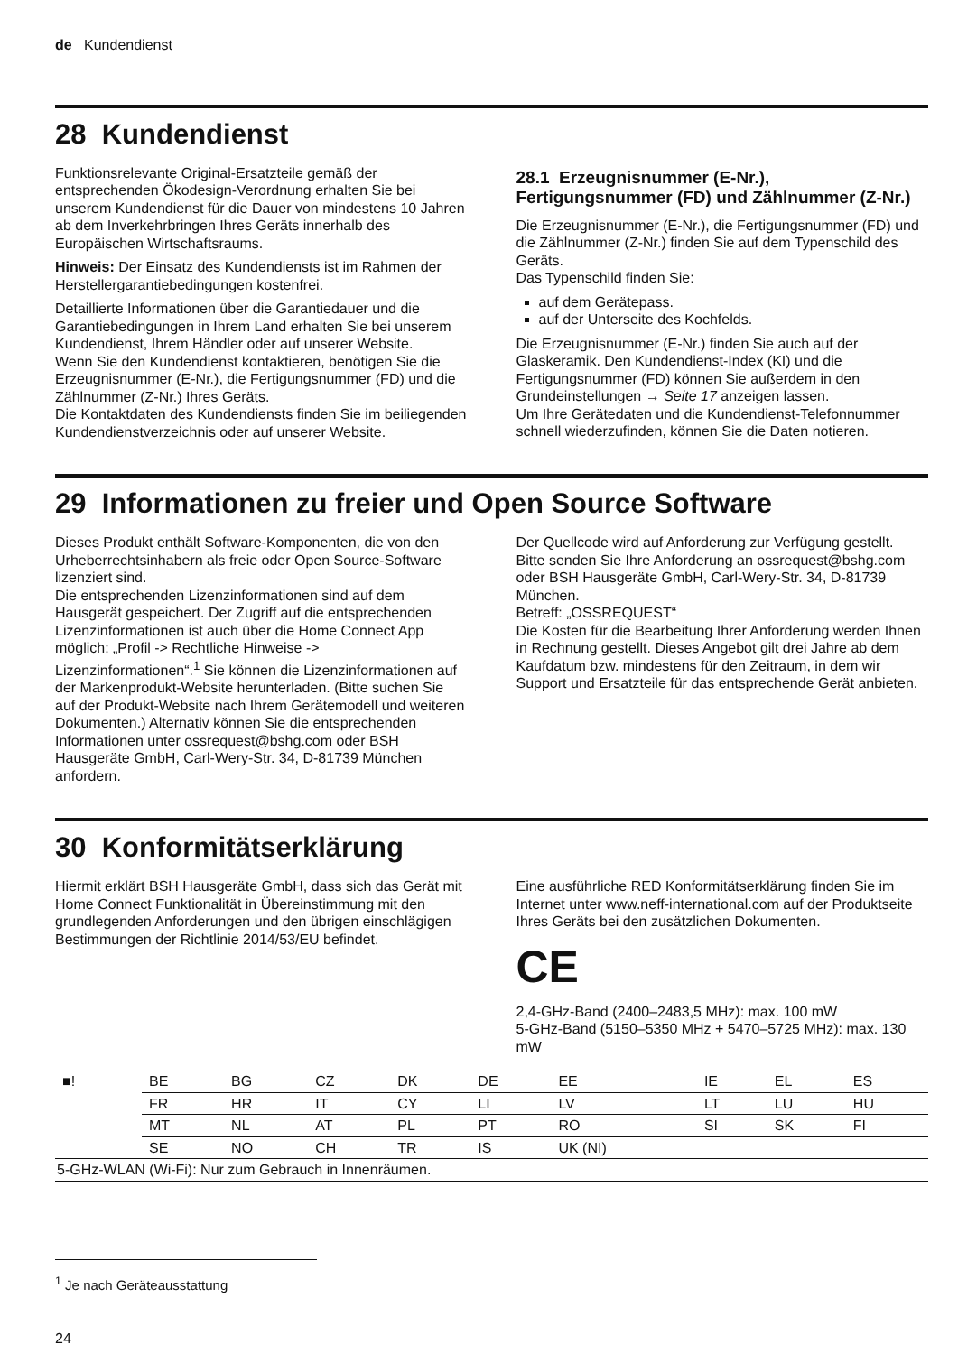de Kundendienst
28 Kundendienst
Funktionsrelevante Original-Ersatzteile gemäß der entsprechenden Ökodesign-Verordnung erhalten Sie bei unserem Kundendienst für die Dauer von mindestens 10 Jahren ab dem Inverkehrbringen Ihres Geräts innerhalb des Europäischen Wirtschaftsraums.
Hinweis: Der Einsatz des Kundendiensts ist im Rahmen der Herstellergarantiebedingungen kostenfrei.
Detaillierte Informationen über die Garantiedauer und die Garantiebedingungen in Ihrem Land erhalten Sie bei unserem Kundendienst, Ihrem Händler oder auf unserer Website.
Wenn Sie den Kundendienst kontaktieren, benötigen Sie die Erzeugnisnummer (E-Nr.), die Fertigungsnummer (FD) und die Zählnummer (Z-Nr.) Ihres Geräts.
Die Kontaktdaten des Kundendiensts finden Sie im beiliegenden Kundendienstverzeichnis oder auf unserer Website.
28.1 Erzeugnisnummer (E-Nr.), Fertigungsnummer (FD) und Zählnummer (Z-Nr.)
Die Erzeugnisnummer (E-Nr.), die Fertigungsnummer (FD) und die Zählnummer (Z-Nr.) finden Sie auf dem Typenschild des Geräts.
Das Typenschild finden Sie:
auf dem Gerätepass.
auf der Unterseite des Kochfelds.
Die Erzeugnisnummer (E-Nr.) finden Sie auch auf der Glaskeramik. Den Kundendienst-Index (KI) und die Fertigungsnummer (FD) können Sie außerdem in den Grundeinstellungen → Seite 17 anzeigen lassen.
Um Ihre Gerätedaten und die Kundendienst-Telefonnummer schnell wiederzufinden, können Sie die Daten notieren.
29 Informationen zu freier und Open Source Software
Dieses Produkt enthält Software-Komponenten, die von den Urheberrechtsinhabern als freie oder Open Source-Software lizenziert sind.
Die entsprechenden Lizenzinformationen sind auf dem Hausgerät gespeichert. Der Zugriff auf die entsprechenden Lizenzinformationen ist auch über die Home Connect App möglich: „Profil -> Rechtliche Hinweise -> Lizenzinformationen“.<sup>1</sup> Sie können die Lizenzinformationen auf der Markenprodukt-Website herunterladen. (Bitte suchen Sie auf der Produkt-Website nach Ihrem Gerätemodell und weiteren Dokumenten.) Alternativ können Sie die entsprechenden Informationen unter ossrequest@bshg.com oder BSH Hausgeräte GmbH, Carl-Wery-Str. 34, D-81739 München anfordern.
Der Quellcode wird auf Anforderung zur Verfügung gestellt.
Bitte senden Sie Ihre Anforderung an ossrequest@bshg.com oder BSH Hausgeräte GmbH, Carl-Wery-Str. 34, D-81739 München.
Betreff: „OSSREQUEST“
Die Kosten für die Bearbeitung Ihrer Anforderung werden Ihnen in Rechnung gestellt. Dieses Angebot gilt drei Jahre ab dem Kaufdatum bzw. mindestens für den Zeitraum, in dem wir Support und Ersatzteile für das entsprechende Gerät anbieten.
30 Konformitätserklärung
Hiermit erklärt BSH Hausgeräte GmbH, dass sich das Gerät mit Home Connect Funktionalität in Übereinstimmung mit den grundlegenden Anforderungen und den übrigen einschlägigen Bestimmungen der Richtlinie 2014/53/EU befindet.
Eine ausführliche RED Konformitätserklärung finden Sie im Internet unter www.neff-international.com auf der Produktseite Ihres Geräts bei den zusätzlichen Dokumenten.
CE
2,4-GHz-Band (2400–2483,5 MHz): max. 100 mW
5-GHz-Band (5150–5350 MHz + 5470–5725 MHz): max. 130 mW
| ■! | BE | BG | CZ | DK | DE | EE | IE | EL | ES |
| | FR | HR | IT | CY | LI | LV | LT | LU | HU |
| | MT | NL | AT | PL | PT | RO | SI | SK | FI |
| | SE | NO | CH | TR | IS | UK (NI) | | | |
| 5-GHz-WLAN (Wi-Fi): Nur zum Gebrauch in Innenräumen. | | | | | | | | | |
<sup>1</sup> Je nach Geräteausstattung
24